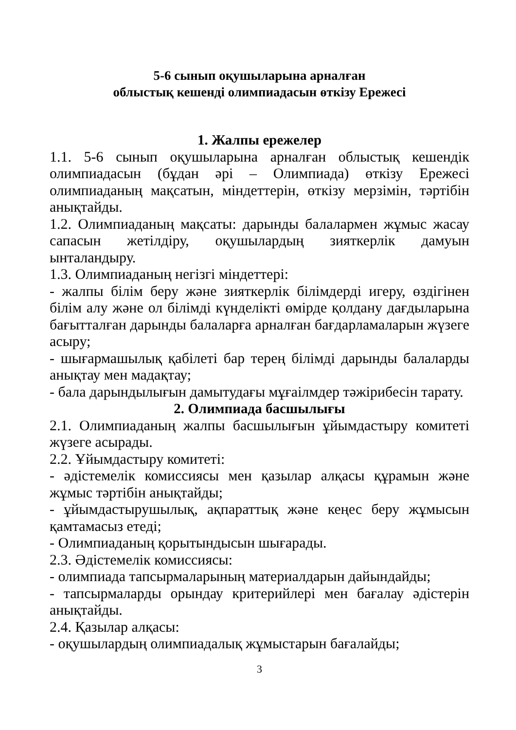5-6 сынып оқушыларына арналған
облыстық кешенді олимпиадасын өткізу Ережесі
1. Жалпы ережелер
1.1. 5-6 сынып оқушыларына арналған облыстық кешендік олимпиадасын (бұдан әрі – Олимпиада) өткізу Ережесі олимпиаданың мақсатын, міндеттерін, өткізу мерзімін, тәртібін анықтайды.
1.2. Олимпиаданың мақсаты: дарынды балалармен жұмыс жасау сапасын жетілдіру, оқушылардың зияткерлік дамуын ынталандыру.
1.3. Олимпиаданың негізгі міндеттері:
- жалпы білім беру және зияткерлік білімдерді игеру, өздігінен білім алу және ол білімді күнделікті өмірде қолдану дағдыларына бағытталған дарынды балаларға арналған бағдарламаларын жүзеге асыру;
- шығармашылық қабілеті бар терең білімді дарынды балаларды анықтау мен мадақтау;
- бала дарындылығын дамытудағы мұғаілмдер тәжірибесін тарату.
2. Олимпиада басшылығы
2.1. Олимпиаданың жалпы басшылығын ұйымдастыру комитеті жүзеге асырады.
2.2. Ұйымдастыру комитеті:
- әдістемелік комиссиясы мен қазылар алқасы құрамын және жұмыс тәртібін анықтайды;
- ұйымдастырушылық, ақпараттық және кеңес беру жұмысын қамтамасыз етеді;
- Олимпиаданың қорытындысын шығарады.
2.3. Әдістемелік комиссиясы:
- олимпиада тапсырмаларының материалдарын дайындайды;
- тапсырмаларды орындау критерийлері мен бағалау әдістерін анықтайды.
2.4. Қазылар алқасы:
- оқушылардың олимпиадалық жұмыстарын бағалайды;
3